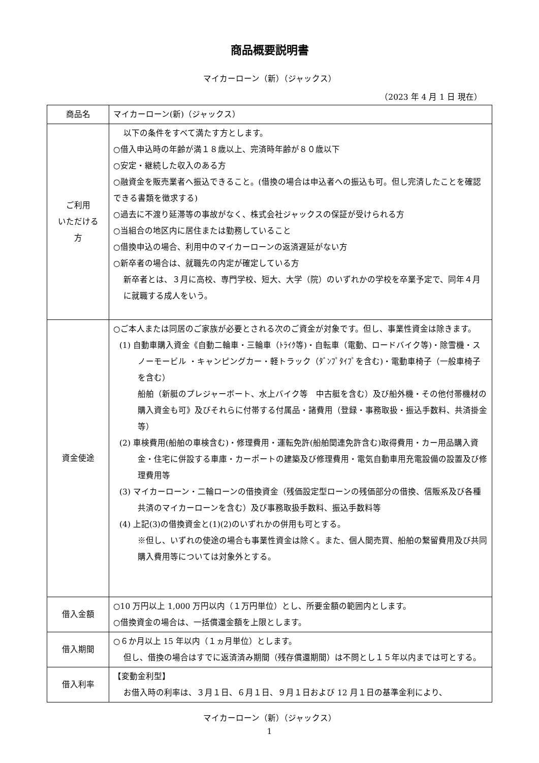商品概要説明書
マイカーローン（新）（ジャックス）
（2023 年 4 月 1 日 現在）
| 商品名 | マイカーローン(新)（ジャックス） |
| ご利用 いただける 方 | 以下の条件をすべて満たす方とします。 ○借入申込時の年齢が満１８歳以上、完済時年齢が８０歳以下 ○安定・継続した収入のある方 ○融資金を販売業者へ振込できること。(借換の場合は申込者への振込も可。但し完済したことを確認できる書類を徴求する) ○過去に不渡り延滞等の事故がなく、株式会社ジャックスの保証が受けられる方 ○当組合の地区内に居住または勤務していること ○借換申込の場合、利用中のマイカーローンの返済遅延がない方 ○新卒者の場合は、就職先の内定が確定している方 新卒者とは、３月に高校、専門学校、短大、大学（院）のいずれかの学校を卒業予定で、同年４月に就職する成人をいう。 |
| 資金使途 | ○ご本人または同居のご家族が必要とされる次のご資金が対象です。但し、事業性資金は除きます。 (1) 自動車購入資金《自動二輪車・三輪車（ﾄﾗｲｸ等)・自転車（電動、ロードバイク等)・除雪機・スノーモービル ・キャンピングカー・軽トラック（ﾀﾞﾝﾌﾟﾀｲﾌﾟを含む)・電動車椅子（一般車椅子を含む） 船舶（新艇のプレジャーボート、水上バイク等 中古艇を含む）及び船外機・その他付帯機材の購入資金も可》及びそれらに付帯する付属品・諸費用（登録・事務取扱・振込手数料、共済掛金等） (2) 車検費用(船舶の車検含む)・修理費用・運転免許(船舶関連免許含む)取得費用・カー用品購入資金・住宅に併設する車庫・カーポートの建築及び修理費用・電気自動車用充電設備の設置及び修理費用等 (3) マイカーローン・二輪ローンの借換資金（残価設定型ローンの残価部分の借換、信販系及び各種共済のマイカーローンを含む）及び事務取扱手数料、振込手数料等 (4) 上記(3)の借換資金と(1)(2)のいずれかの併用も可とする。 ※但し、いずれの使途の場合も事業性資金は除く。また、個人間売買、船舶の繋留費用及び共同購入費用等については対象外とする。 |
| 借入金額 | ○10 万円以上 1,000 万円以内（１万円単位）とし、所要金額の範囲内とします。 ○借換資金の場合は、一括償還金額を上限とします。 |
| 借入期間 | ○６か月以上 15 年以内（１ヵ月単位）とします。 但し、借換の場合はすでに返済済み期間（残存償還期間）は不問とし１５年以内までは可とする。 |
| 借入利率 | 【変動金利型】 お借入時の利率は、３月１日、６月１日、９月１日および 12 月１日の基準金利により、 |
マイカーローン（新）（ジャックス）
1